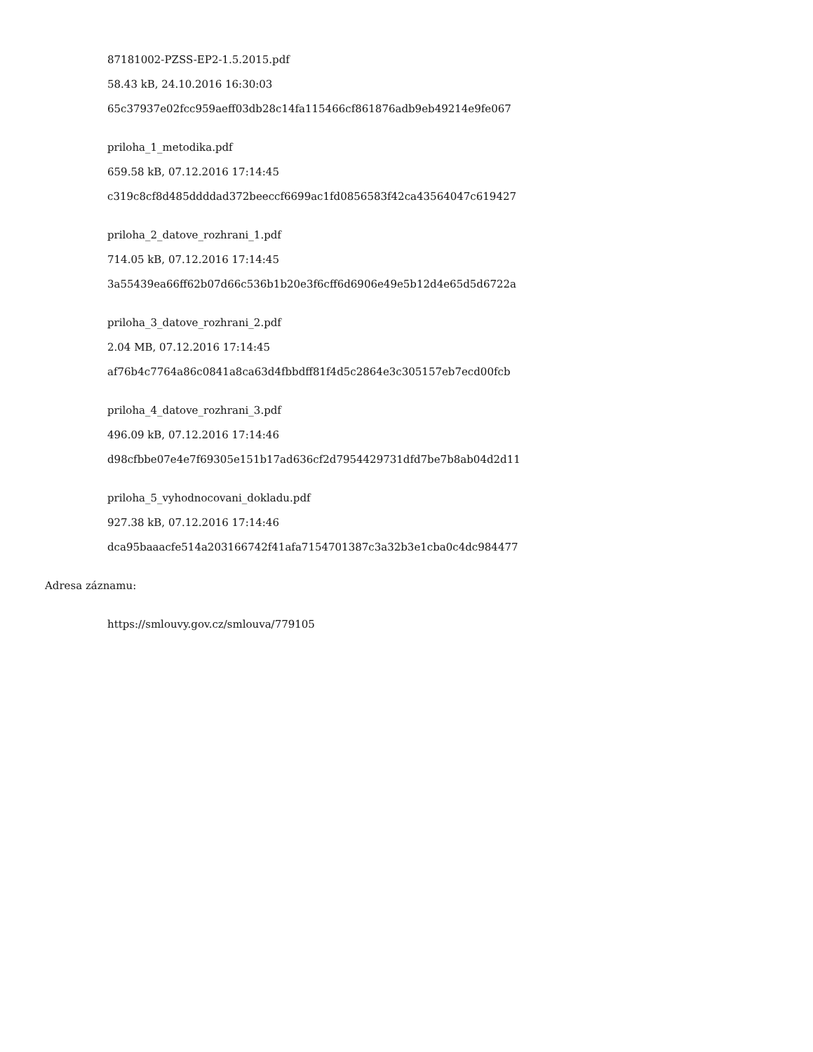87181002-PZSS-EP2-1.5.2015.pdf
58.43 kB, 24.10.2016 16:30:03
65c37937e02fcc959aeff03db28c14fa115466cf861876adb9eb49214e9fe067
priloha_1_metodika.pdf
659.58 kB, 07.12.2016 17:14:45
c319c8cf8d485ddddad372beeccf6699ac1fd0856583f42ca43564047c619427
priloha_2_datove_rozhrani_1.pdf
714.05 kB, 07.12.2016 17:14:45
3a55439ea66ff62b07d66c536b1b20e3f6cff6d6906e49e5b12d4e65d5d6722a
priloha_3_datove_rozhrani_2.pdf
2.04 MB, 07.12.2016 17:14:45
af76b4c7764a86c0841a8ca63d4fbbdff81f4d5c2864e3c305157eb7ecd00fcb
priloha_4_datove_rozhrani_3.pdf
496.09 kB, 07.12.2016 17:14:46
d98cfbbe07e4e7f69305e151b17ad636cf2d7954429731dfd7be7b8ab04d2d11
priloha_5_vyhodnocovani_dokladu.pdf
927.38 kB, 07.12.2016 17:14:46
dca95baaacfe514a203166742f41afa7154701387c3a32b3e1cba0c4dc984477
Adresa záznamu:
https://smlouvy.gov.cz/smlouva/779105